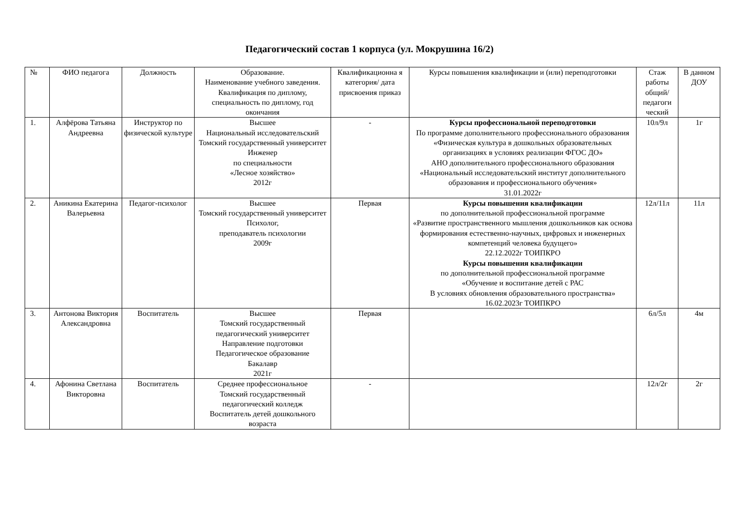Педагогический состав 1 корпуса (ул. Мокрушина 16/2)
| № | ФИО педагога | Должность | Образование. Наименование учебного заведения. Квалификация по диплому, специальность по диплому, год окончания | Квалификационна я категория/ дата присвоения приказ | Курсы повышения квалификации и (или) переподготовки | Стаж работы общий/ педагоги ческий | В данном ДОУ |
| --- | --- | --- | --- | --- | --- | --- | --- |
| 1. | Алфёрова Татьяна Андреевна | Инструктор по физической культуре | Высшее Национальный исследовательский Томский государственный университет Инженер по специальности «Лесное хозяйство» 2012г | - | Курсы профессиональной переподготовки По программе дополнительного профессионального образования «Физическая культура в дошкольных образовательных организациях в условиях реализации ФГОС ДО» АНО дополнительного профессионального образования «Национальный исследовательский институт дополнительного образования и профессионального обучения» 31.01.2022г | 10л/9л | 1г |
| 2. | Аникина Екатерина Валерьевна | Педагог-психолог | Высшее Томский государственный университет Психолог, преподаватель психологии 2009г | Первая | Курсы повышения квалификации по дополнительной профессиональной программе «Развитие пространственного мышления дошкольников как основа формирования естественно-научных, цифровых и инженерных компетенций человека будущего» 22.12.2022г ТОИПКРО Курсы повышения квалификации по дополнительной профессиональной программе «Обучение и воспитание детей с РАС В условиях обновления образовательного пространства» 16.02.2023г ТОИПКРО | 12л/11л | 11л |
| 3. | Антонова Виктория Александровна | Воспитатель | Высшее Томский государственный педагогический университет Направление подготовки Педагогическое образование Бакалавр 2021г | Первая | | 6л/5л | 4м |
| 4. | Афонина Светлана Викторовна | Воспитатель | Среднее профессиональное Томский государственный педагогический колледж Воспитатель детей дошкольного возраста | - | | 12л/2г | 2г |